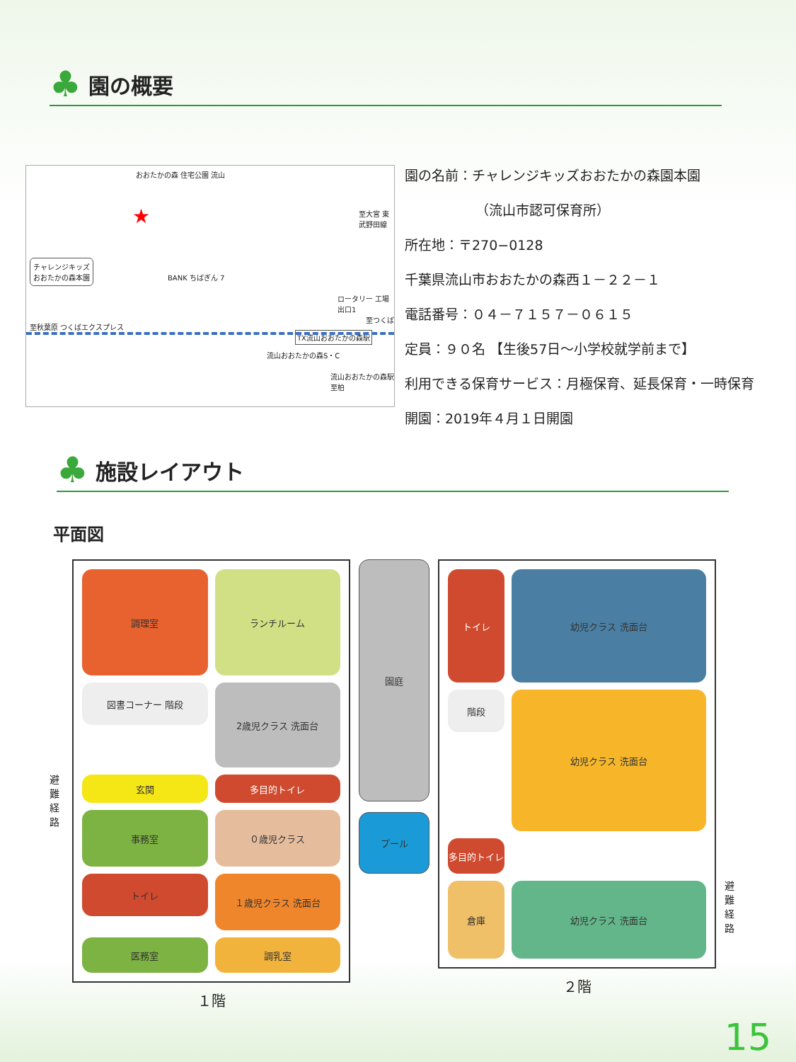♣
園の概要
おおたかの森 住宅公園 流山
★
チャレンジキッズ
おおたかの森本園
BANK ちばぎん 7
ロータリー 工場 出口1
至秋葉原 つくばエクスプレス
至大宮 東武野田線
至つくば
TX流山おおたかの森駅
流山おおたかの森S・C
流山おおたかの森駅 至柏
園の名前：チャレンジキッズおおたかの森園本園
（流山市認可保育所）
所在地：〒270−0128
千葉県流山市おおたかの森西１－２２－１
電話番号：０４－７１５７－０６１５
定員：９０名 【生後57日～小学校就学前まで】
利用できる保育サービス：月極保育、延長保育・一時保育
開園：2019年４月１日開園
♣
施設レイアウト
平面図
避難経路
調理室
ランチルーム
図書コーナー 階段
2歳児クラス 洗面台
玄関
多目的トイレ
事務室
０歳児クラス
トイレ
１歳児クラス 洗面台
医務室
調乳室
１階
園庭
プール
トイレ
幼児クラス 洗面台
階段
幼児クラス 洗面台
多目的トイレ
倉庫
幼児クラス 洗面台
２階
避難経路
15